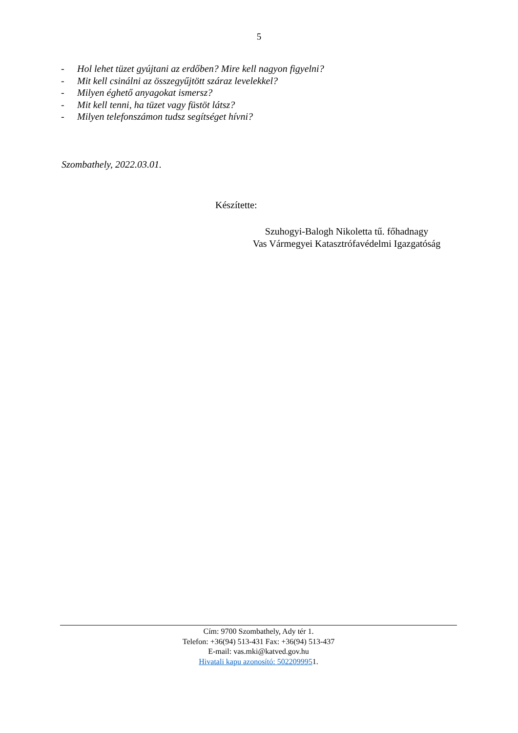5
- Hol lehet tüzet gyújtani az erdőben? Mire kell nagyon figyelni?
- Mit kell csinálni az összegyűjtött száraz levelekkel?
- Milyen éghető anyagokat ismersz?
- Mit kell tenni, ha tüzet vagy füstöt látsz?
- Milyen telefonszámon tudsz segítséget hívni?
Szombathely, 2022.03.01.
Készítette:
Szuhogyi-Balogh Nikoletta tű. főhadnagy
Vas Vármegyei Katasztrófavédelmi Igazgatóság
Cím: 9700 Szombathely, Ady tér 1.
Telefon: +36(94) 513-431 Fax: +36(94) 513-437
E-mail: vas.mki@katved.gov.hu
Hivatali kapu azonosító: 5022099951.